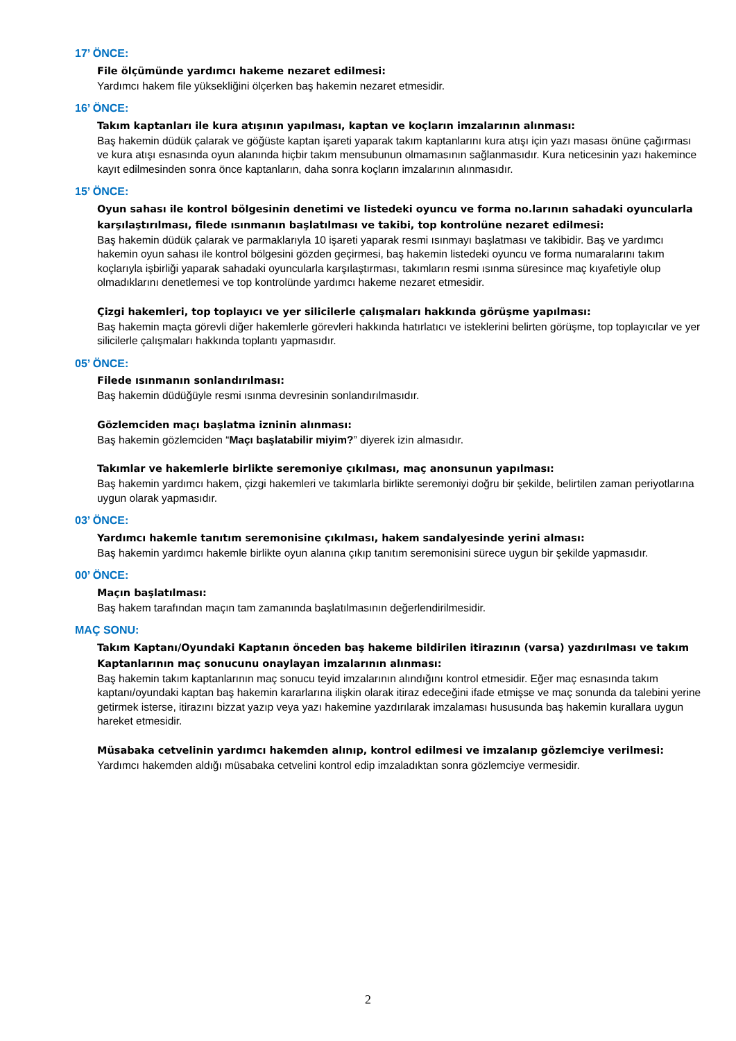17’ ÖNCE:
File ölçümünde yardımcı hakeme nezaret edilmesi:
Yardımcı hakem file yüksekliğini ölçerken baş hakemin nezaret etmesidir.
16’ ÖNCE:
Takım kaptanları ile kura atışının yapılması, kaptan ve koçların imzalarının alınması:
Baş hakemin düdük çalarak ve göğüste kaptan işareti yaparak takım kaptanlarını kura atışı için yazı masası önüne çağırması ve kura atışı esnasında oyun alanında hiçbir takım mensubunun olmamasının sağlanmasıdır. Kura neticesinin yazı hakemince kayıt edilmesinden sonra önce kaptanların, daha sonra koçların imzalarının alınmasıdır.
15’ ÖNCE:
Oyun sahası ile kontrol bölgesinin denetimi ve listedeki oyuncu ve forma no.larının sahadaki oyuncularla karşılaştırılması, filede ısınmanın başlatılması ve takibi, top kontrolüne nezaret edilmesi:
Baş hakemin düdük çalarak ve parmaklarıyla 10 işareti yaparak resmi ısınmayı başlatması ve takibidir. Baş ve yardımcı hakemin oyun sahası ile kontrol bölgesini gözden geçirmesi, baş hakemin listedeki oyuncu ve forma numaralarını takım koçlarıyla işbirliği yaparak sahadaki oyuncularla karşılaştırması, takımların resmi ısınma süresince maç kıyafetiyle olup olmadıklarını denetlemesi ve top kontrolünde yardımcı hakeme nezaret etmesidir.
Çizgi hakemleri, top toplayıcı ve yer silicilerle çalışmaları hakkında görüşme yapılması:
Baş hakemin maçta görevli diğer hakemlerle görevleri hakkında hatırlatıcı ve isteklerini belirten görüşme, top toplayıcılar ve yer silicilerle çalışmaları hakkında toplantı yapmasıdır.
05’ ÖNCE:
Filede ısınmanın sonlandırılması:
Baş hakemin düdüğüyle resmi ısınma devresinin sonlandırılmasıdır.
Gözlemciden maçı başlatma izninin alınması:
Baş hakemin gözlemciden “Maçı başlatabilir miyim?” diyerek izin almasıdır.
Takımlar ve hakemlerle birlikte seremoniye çıkılması, maç anonsunun yapılması:
Baş hakemin yardımcı hakem, çizgi hakemleri ve takımlarla birlikte seremoniyi doğru bir şekilde, belirtilen zaman periyotlarına uygun olarak yapmasıdır.
03’ ÖNCE:
Yardımcı hakemle tanıtım seremonisine çıkılması, hakem sandalyesinde yerini alması:
Baş hakemin yardımcı hakemle birlikte oyun alanına çıkıp tanıtım seremonisini sürece uygun bir şekilde yapmasıdır.
00’ ÖNCE:
Maçın başlatılması:
Baş hakem tarafından maçın tam zamanında başlatılmasının değerlendirilmesidir.
MAÇ SONU:
Takım Kaptanı/Oyundaki Kaptanın önceden baş hakeme bildirilen itirazının (varsa) yazdırılması ve takım Kaptanlarının maç sonucunu onaylayan imzalarının alınması:
Baş hakemin takım kaptanlarının maç sonucu teyid imzalarının alındığını kontrol etmesidir. Eğer maç esnasında takım kaptanı/oyundaki kaptan baş hakemin kararlarına ilişkin olarak itiraz edeceğini ifade etmişse ve maç sonunda da talebini yerine getirmek isterse, itirazını bizzat yazıp veya yazı hakemine yazdırılarak imzalaması hususunda baş hakemin kurallara uygun hareket etmesidir.
Müsabaka cetvelinin yardımcı hakemden alınıp, kontrol edilmesi ve imzalanıp gözlemciye verilmesi:
Yardımcı hakemden aldığı müsabaka cetvelini kontrol edip imzaladıktan sonra gözlemciye vermesidir.
2